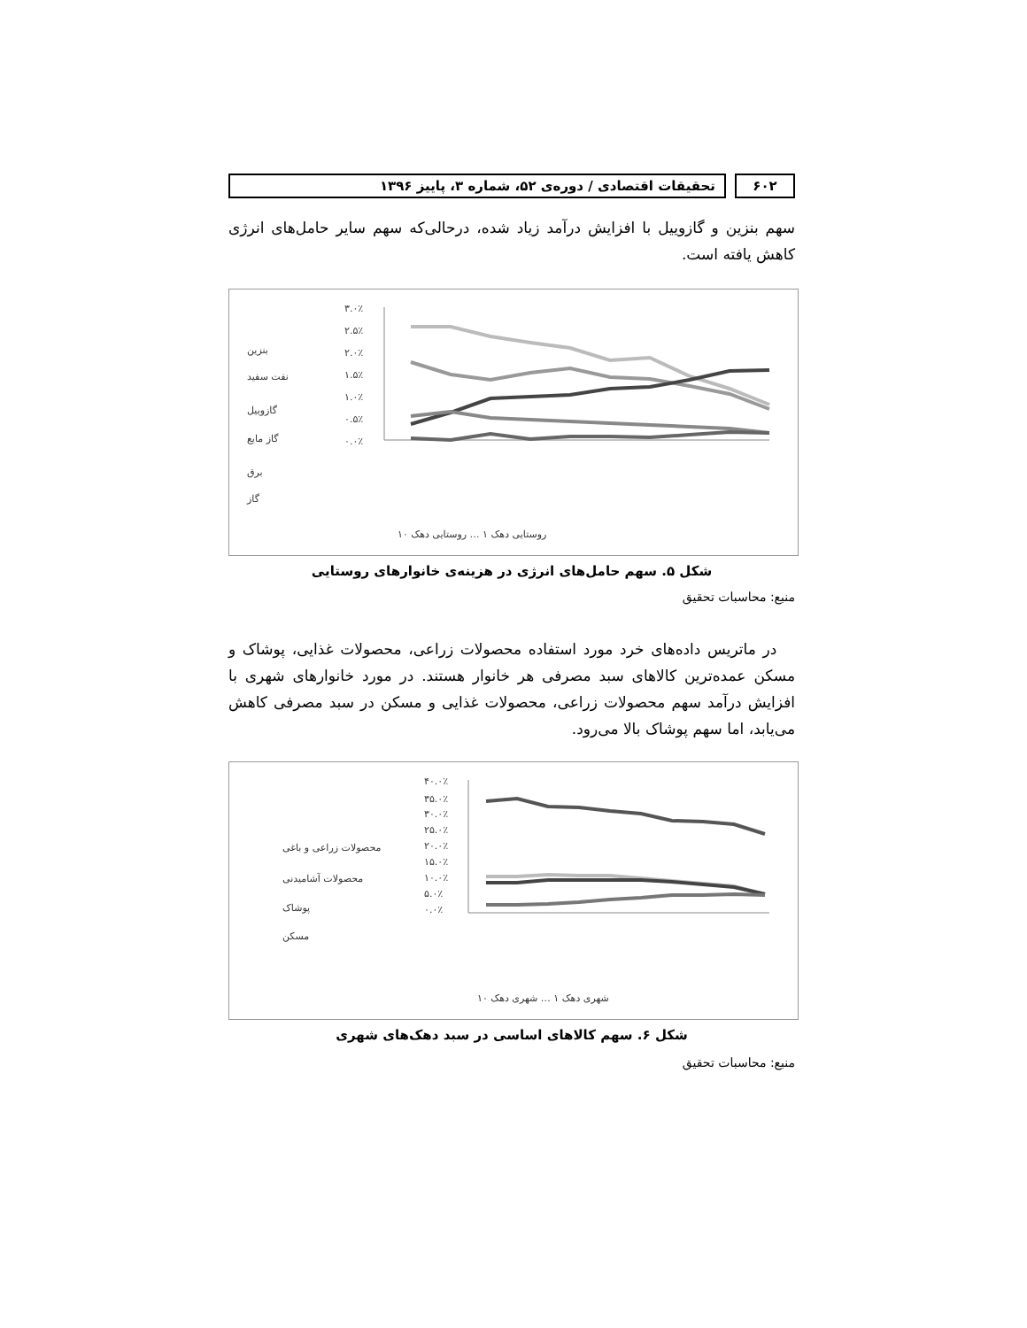۶۰۲ تحقیقات اقتصادی / دوره‌ی ۵۲، شماره ۳، پاییز ۱۳۹۶
سهم بنزین و گازوییل با افزایش درآمد زیاد شده، درحالی‌که سهم سایر حامل‌های انرژی کاهش یافته است.
۳.۰٪
۲.۵٪
۲.۰٪
۱.۵٪
۱.۰٪
۰.۵٪
۰.۰٪
بنزین
نفت سفید
گازوییل
گاز مایع
برق
گاز
روستایی دهک ۱ … روستایی دهک ۱۰
شکل ۵. سهم حامل‌های انرژی در هزینه‌ی خانوارهای روستایی
منبع: محاسبات تحقیق
در ماتریس داده‌های خرد مورد استفاده محصولات زراعی، محصولات غذایی، پوشاک و مسکن عمده‌ترین کالاهای سبد مصرفی هر خانوار هستند. در مورد خانوارهای شهری با افزایش درآمد سهم محصولات زراعی، محصولات غذایی و مسکن در سبد مصرفی کاهش می‌یابد، اما سهم پوشاک بالا می‌رود.
۴۰.۰٪
۳۵.۰٪
۳۰.۰٪
۲۵.۰٪
۲۰.۰٪
۱۵.۰٪
۱۰.۰٪
۵.۰٪
۰.۰٪
محصولات زراعی و باغی
محصولات آشامیدنی
پوشاک
مسکن
شهری دهک ۱ … شهری دهک ۱۰
شکل ۶. سهم کالاهای اساسی در سبد دهک‌های شهری
منبع: محاسبات تحقیق